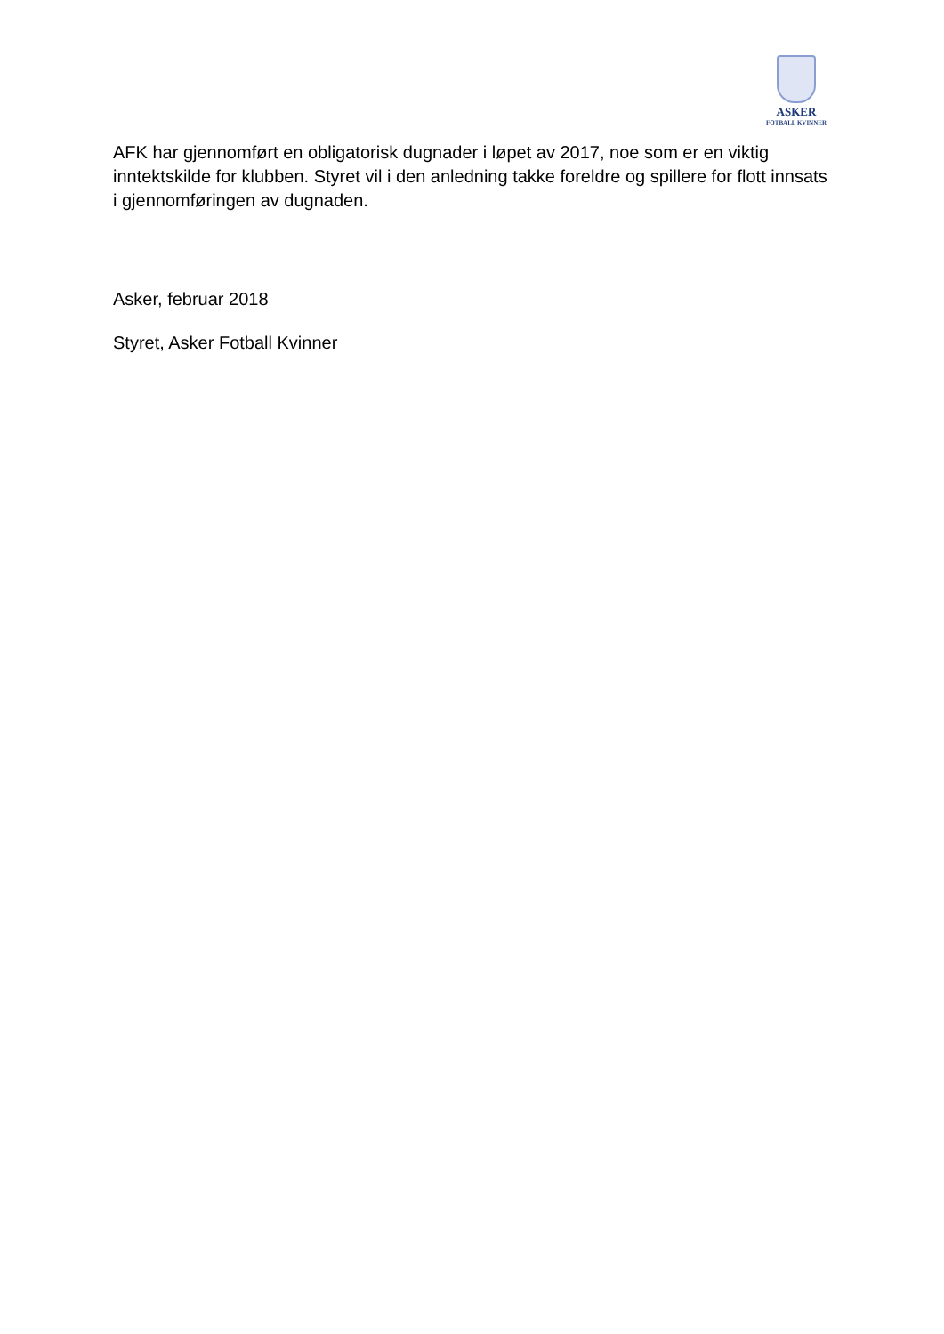ASKER
FOTBALL KVINNER
AFK har gjennomført en obligatorisk dugnader i løpet av 2017, noe som er en viktig inntektskilde for klubben. Styret vil i den anledning takke foreldre og spillere for flott innsats i gjennomføringen av dugnaden.
Asker, februar 2018
Styret, Asker Fotball Kvinner